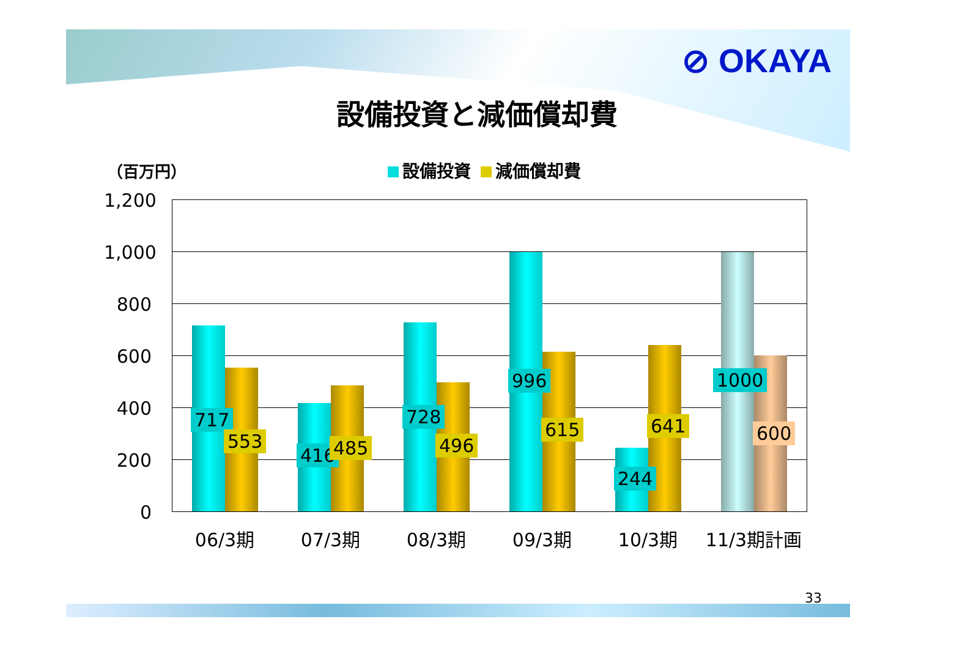⊘ OKAYA
設備投資と減価償却費
（百万円） 設備投資 減価償却費
1,200
1,000
800
600
400
200
0
717
553
416 485
728
496
996
615
244
641
1000
600
06/3期 07/3期 08/3期 09/3期 10/3期 11/3期計画
33